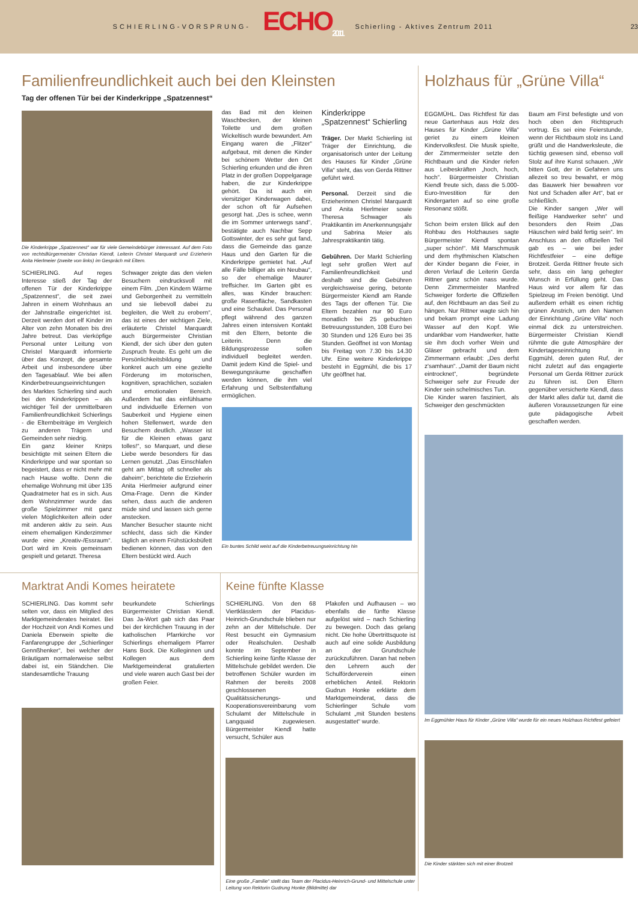SCHIERLING-VORSPRUNG-
ECHO<sub>2011</sub>
Schierling - Aktives Zentrum 2011
23
Familienfreundlichkeit auch bei den Kleinsten
Tag der offenen Tür bei der Kinderkrippe „Spatzennest“
Die Kinderkrippe „Spatzennest“ war für viele Gemeindebürger interessant. Auf dem Foto von rechtsBürgermeister Christian Kiendl, Leiterin Christel Marquardt und Erzieherin Anita Hierlmeier (zweite von links) im Gespräch mit Eltern.
SCHIERLING. Auf reges Interesse stieß der Tag der offenen Tür der Kinderkrippe „Spatzennest“, die seit zwei Jahren in einem Wohnhaus an der Jahnstraße eingerichtet ist. Derzeit werden dort elf Kinder im Alter von zehn Monaten bis drei Jahre betreut. Das vierköpfige Personal unter Leitung von Christel Marquardt informierte über das Konzept, die gesamte Arbeit und insbesondere über den Tagesablauf. Wie bei allen Kinderbetreuungseinrichtungen des Marktes Schierling sind auch bei den Kinderkrippen – als wichtiger Teil der unmittelbaren Familienfreundlichkeit Schierlings - die Elternbeiträge im Vergleich zu anderen Trägern und Gemeinden sehr niedrig.
Ein ganz kleiner Knirps besichtigte mit seinen Eltern die Kinderkrippe und war spontan so begeistert, dass er nicht mehr mit nach Hause wollte. Denn die ehemalige Wohnung mit über 135 Quadratmeter hat es in sich. Aus dem Wohnzimmer wurde das große Spielzimmer mit ganz vielen Möglichkeiten allein oder mit anderen aktiv zu sein. Aus einem ehemaligen Kinderzimmer wurde eine „Kreativ-/Essraum“. Dort wird im Kreis gemeinsam gespielt und getanzt. Theresa
Schwager zeigte das den vielen Besuchern eindrucksvoll mit einem Film. „Den Kindern Wärme und Geborgenheit zu vermitteln und sie liebevoll dabei zu begleiten, die Welt zu erobern“, das ist eines der wichtigen Ziele, erläuterte Christel Marquardt auch Bürgermeister Christian Kiendl, der sich über den guten Zuspruch freute. Es geht um die Persönlichkeitsbildung und konkret auch um eine gezielte Förderung im motorischen, kognitiven, sprachlichen, sozialen und emotionalen Bereich. Außerdem hat das einfühlsame und individuelle Erlernen von Sauberkeit und Hygiene einen hohen Stellenwert, wurde den Besuchern deutlich. „Wasser ist für die Kleinen etwas ganz tolles!“, so Marquart, und diese Liebe werde besonders für das Lernen genutzt. „Das Einschlafen geht am Mittag oft schneller als daheim“, berichtete die Erzieherin Anita Hierlmeier aufgrund einer Oma-Frage. Denn die Kinder sehen, dass auch die anderen müde sind und lassen sich gerne anstecken.
Mancher Besucher staunte nicht schlecht, dass sich die Kinder täglich an einem Frühstücksbüfett bedienen können, das von den Eltern bestückt wird. Auch
das Bad mit den kleinen Waschbecken, der kleinen Toilette und dem großen Wickeltisch wurde bewundert. Am Eingang waren die „Flitzer“ aufgebaut, mit denen die Kinder bei schönem Wetter den Ort Schierling erkunden und die ihren Platz in der großen Doppelgarage haben, die zur Kinderkrippe gehört. Da ist auch ein viersitziger Kinderwagen dabei, der schon oft für Aufsehen gesorgt hat. „Des is schee, wenn die im Sommer unterwegs sand“, bestätigte auch Nachbar Sepp Gottswinter, der es sehr gut fand, dass die Gemeinde das ganze Haus und den Garten für die Kinderkrippe gemietet hat. „Auf alle Fälle billiger als ein Neubau“, so der ehemalige Maurer treffsicher. Im Garten gibt es alles, was Kinder brauchen: große Rasenfläche, Sandkasten und eine Schaukel. Das Personal pflegt während des ganzen Jahres einen intensiven Kontakt mit den Eltern, betonte die Leiterin. Denn die Bildungsprozesse sollen individuell begleitet werden. Damit jedem Kind die Spiel- und Bewegungsräume geschaffen werden können, die ihm viel Erfahrung und Selbstentfaltung ermöglichen.
Kinderkrippe „Spatzennest“ Schierling
Träger. Der Markt Schierling ist Träger der Einrichtung, die organisatorisch unter der Leitung des Hauses für Kinder „Grüne Villa“ steht, das von Gerda Rittner geführt wird.
Personal. Derzeit sind die Erzieherinnen Christel Marquardt und Anita Hierlmeier sowie Theresa Schwager als Praktikantin im Anerkennungsjahr und Sabrina Meier als Jahrespraktikantin tätig.
Gebühren. Der Markt Schierling legt sehr großen Wert auf Familienfreundlichkeit und deshalb sind die Gebühren vergleichsweise gering, betonte Bürgermeister Kiendl am Rande des Tags der offenen Tür. Die Eltern bezahlen nur 90 Euro monatlich bei 25 gebuchten Betreuungsstunden, 108 Euro bei 30 Stunden und 126 Euro bei 35 Stunden. Geöffnet ist von Montag bis Freitag von 7.30 bis 14.30 Uhr. Eine weitere Kinderkrippe besteht in Eggmühl, die bis 17 Uhr geöffnet hat.
Ein buntes Schild weist auf die Kinderbetreuungseinrichtung hin
Marktrat Andi Komes heiratete
SCHIERLING. Das kommt sehr selten vor, dass ein Mitglied des Marktgemeinderates heiratet. Bei der Hochzeit von Andi Komes und Daniela Eberwein spielte die Fanfarengruppe der „Schierlinger Gennßhenker“, bei welcher der Bräutigam normalerweise selbst dabei ist, ein Ständchen. Die standesamtliche Trauung
beurkundete Schierlings Bürgermeister Christian Kiendl. Das Ja-Wort gab sich das Paar bei der kirchlichen Trauung in der katholischen Pfarrkirche vor Schierlings ehemaligem Pfarrer Hans Bock. Die Kolleginnen und Kollegen aus dem Marktgemeinderat gratulierten und viele waren auch Gast bei der großen Feier.
Keine fünfte Klasse
SCHIERLING. Von den 68 Viertklässlern der Placidus-Heinrich-Grundschule blieben nur zehn an der Mittelschule. Der Rest besucht ein Gymnasium oder Realschulen. Deshalb konnte im September in Schierling keine fünfte Klasse der Mittelschule gebildet werden. Die betroffenen Schüler wurden im Rahmen der bereits 2008 geschlossenen Qualitätssicherungs- und Kooperationsvereinbarung vom Schulamt der Mittelschule in Langquaid zugewiesen. Bürgermeister Kiendl hatte versucht, Schüler aus
Pfakofen und Aufhausen – wo ebenfalls die fünfte Klasse aufgelöst wird – nach Schierling zu bewegen. Doch das gelang nicht. Die hohe Übertrittsquote ist auch auf eine solide Ausbildung an der Grundschule zurückzuführen. Daran hat neben den Lehrern auch der Schulförderverein einen erheblichen Anteil. Rektorin Gudrun Honke erklärte dem Marktgemeinderat, dass die Schierlinger Schule vom Schulamt „mit Stunden bestens ausgestattet“ wurde.
Eine große „Familie“ stellt das Team der Placidus-Heinrich-Grund- und Mittelschule unter Leitung von Rektorin Gudrung Honke (Bildmitte) dar
Holzhaus für „Grüne Villa“
EGGMÜHL. Das Richtfest für das neue Gartenhaus aus Holz des Hauses für Kinder „Grüne Villa“ geriet zu einem kleinen Kindervolksfest. Die Musik spielte, der Zimmermeister setzte den Richtbaum und die Kinder riefen aus Leibeskräften „hoch, hoch, hoch“. Bürgermeister Christian Kiendl freute sich, dass die 5.000-Euro-Investition für den Kindergarten auf so eine große Resonanz stößt.
Schon beim ersten Blick auf den Rohbau des Holzhauses sagte Bürgermeister Kiendl spontan „super schön!“. Mit Marschmusik und dem rhythmischen Klatschen der Kinder begann die Feier, in deren Verlauf die Leiterin Gerda Rittner ganz schön nass wurde. Denn Zimmermeister Manfred Schweiger forderte die Offiziellen auf, den Richtbaum an das Seil zu hängen. Nur Rittner wagte sich hin und bekam prompt eine Ladung Wasser auf den Kopf. Wie undankbar vom Handwerker, hatte sie ihm doch vorher Wein und Gläser gebracht und dem Zimmermann erlaubt: „Des derfst z'samhaun“. „Damit der Baum nicht eintrocknet“, begründete Schweiger sehr zur Freude der Kinder sein schelmisches Tun.
Die Kinder waren fasziniert, als Schweiger den geschmückten
Baum am First befestigte und von hoch oben den Richtspruch vortrug. Es sei eine Feierstunde, wenn der Richtbaum stolz ins Land grüßt und die Handwerksleute, die tüchtig gewesen sind, ebenso voll Stolz auf ihre Kunst schauen. „Wir bitten Gott, der in Gefahren uns allezeit so treu bewahrt, er mög das Bauwerk hier bewahren vor Not und Schaden aller Art“, bat er schließlich.
Die Kinder sangen „Wer will fleißige Handwerker sehn“ und besonders den Reim „Das Häuschen wird bald fertig sein“. Im Anschluss an den offiziellen Teil gab es – wie bei jeder Richtfestfeier – eine deftige Brotzeit. Gerda Rittner freute sich sehr, dass ein lang gehegter Wunsch in Erfüllung geht. Das Haus wird vor allem für das Spielzeug im Freien benötigt. Und außerdem erhält es einen richtig grünen Anstrich, um den Namen der Einrichtung „Grüne Villa“ noch einmal dick zu unterstreichen. Bürgermeister Christian Kiendl rühmte die gute Atmosphäre der Kindertageseinrichtung in Eggmühl, deren guten Ruf, der nicht zuletzt auf das engagierte Personal um Gerda Rittner zurück zu führen ist. Den Eltern gegenüber versicherte Kiendl, dass der Markt alles dafür tut, damit die äußeren Voraussetzungen für eine gute pädagogische Arbeit geschaffen werden.
Im Eggmühler Haus für Kinder „Grüne Villa“ wurde für ein neues Holzhaus Richtfest gefeiert
Die Kinder stärkten sich mit einer Brotzeit